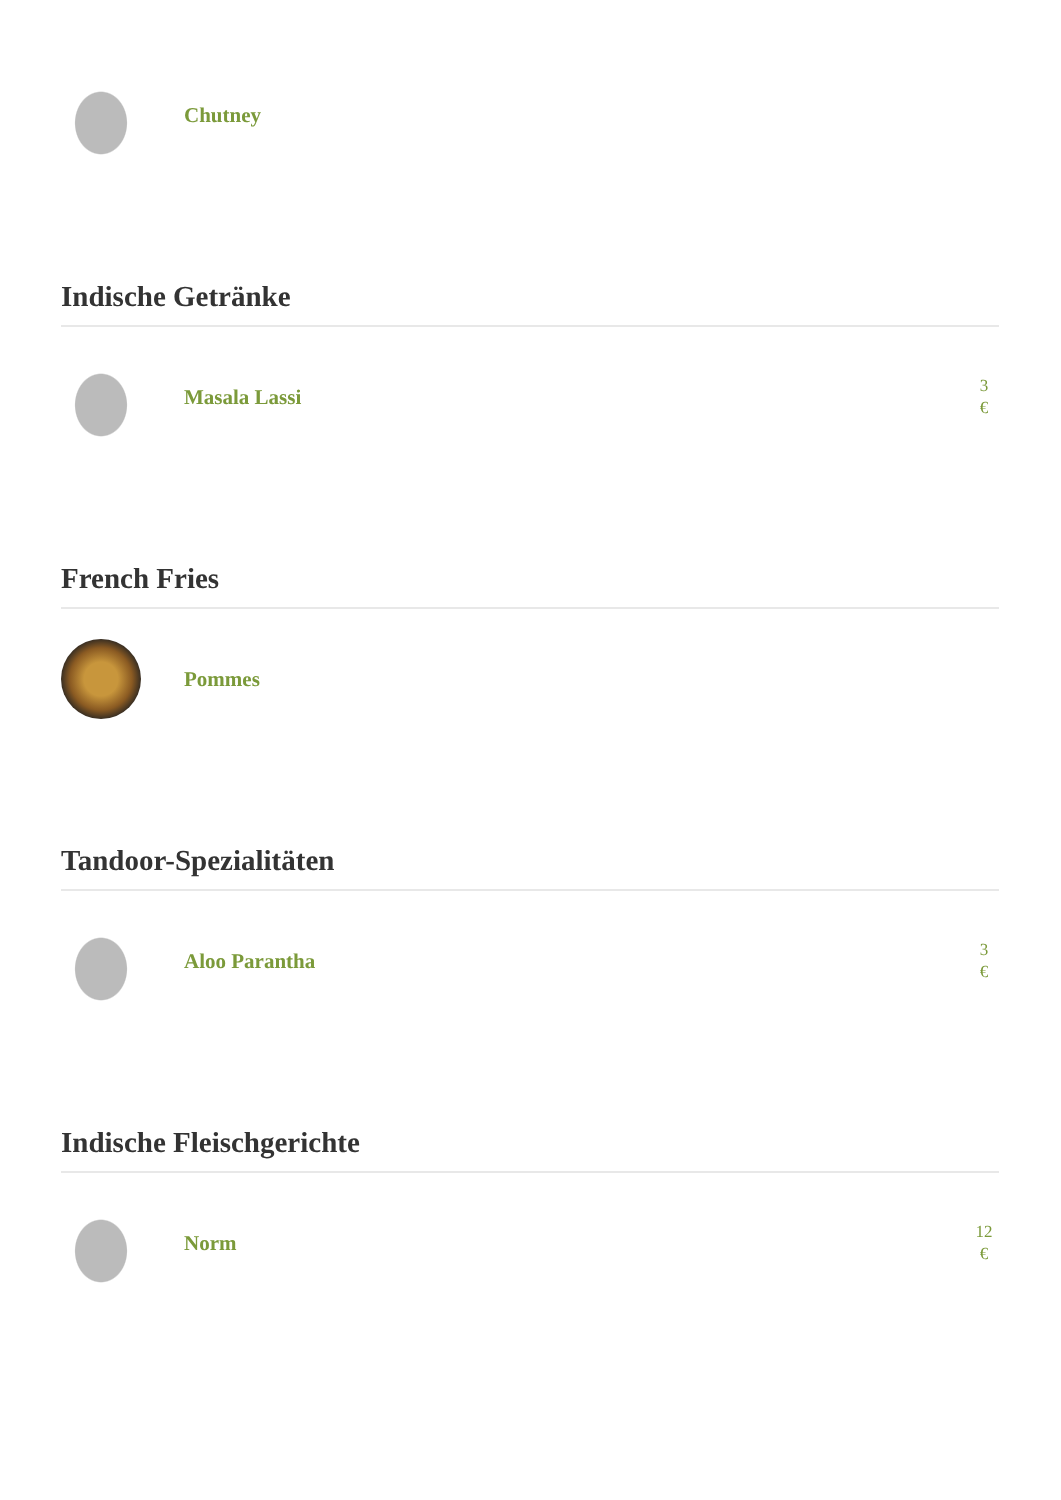Chutney
Indische Getränke
Masala Lassi
3
€
French Fries
Pommes
Tandoor-Spezialitäten
Aloo Parantha
3
€
Indische Fleischgerichte
Norm
12
€